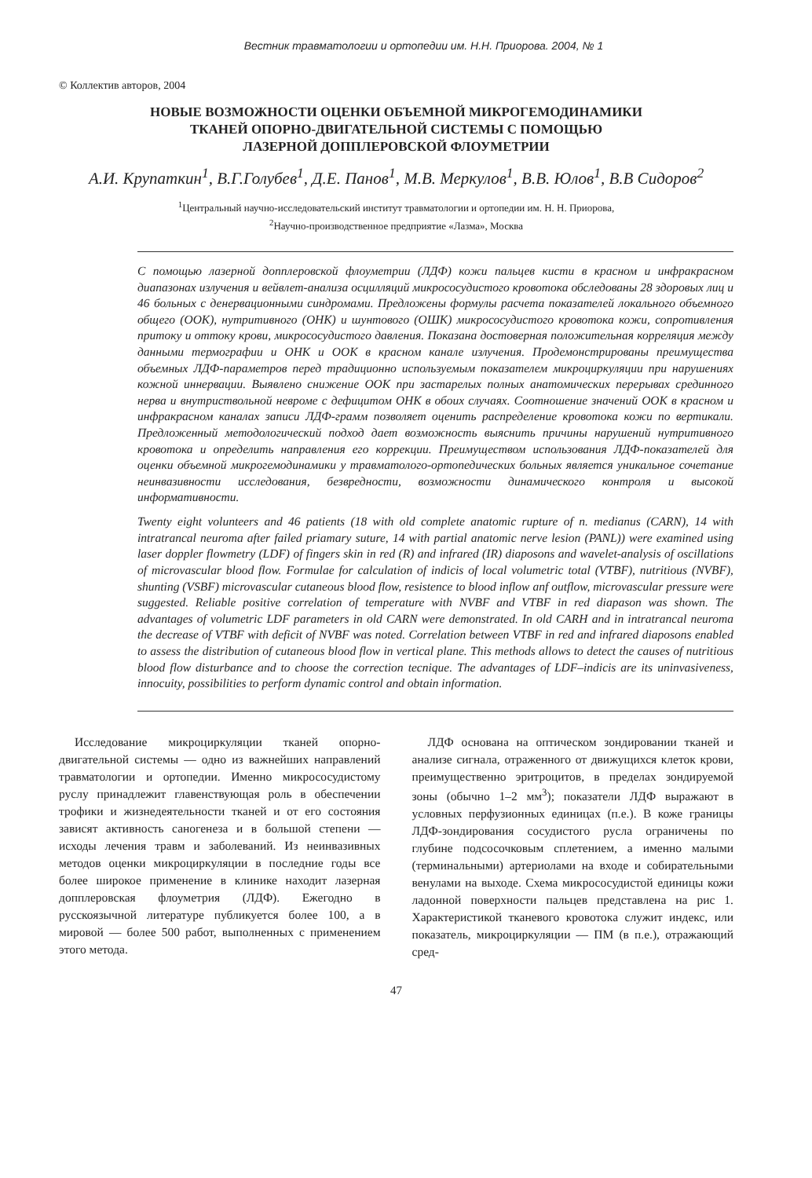Вестник травматологии и ортопедии им. Н.Н. Приорова. 2004, № 1
© Коллектив авторов, 2004
НОВЫЕ ВОЗМОЖНОСТИ ОЦЕНКИ ОБЪЕМНОЙ МИКРОГЕМОДИНАМИКИ
ТКАНЕЙ ОПОРНО-ДВИГАТЕЛЬНОЙ СИСТЕМЫ С ПОМОЩЬЮ
ЛАЗЕРНОЙ ДОППЛЕРОВСКОЙ ФЛОУМЕТРИИ
А.И. Крупаткин<sup>1</sup>, В.Г.Голубев<sup>1</sup>, Д.Е. Панов<sup>1</sup>, М.В. Меркулов<sup>1</sup>, В.В. Юлов<sup>1</sup>, В.В Сидоров<sup>2</sup>
<sup>1</sup> Центральный научно-исследовательский институт травматологии и ортопедии им. Н. Н. Приорова,
<sup>2</sup> Научно-производственное предприятие «Лазма», Москва
С помощью лазерной допплеровской флоуметрии (ЛДФ) кожи пальцев кисти в красном и инфракрасном диапазонах излучения и вейвлет-анализа осцилляций микрососудистого кровотока обследованы 28 здоровых лиц и 46 больных с денервационными синдромами. Предложены формулы расчета показателей локального объемного общего (ООК), нутритивного (ОНК) и шунтового (ОШК) микрососудистого кровотока кожи, сопротивления притоку и оттоку крови, микрососудистого давления. Показана достоверная положительная корреляция между данными термографии и ОНК и ООК в красном канале излучения. Продемонстрированы преимущества объемных ЛДФ-параметров перед традиционно используемым показателем микроциркуляции при нарушениях кожной иннервации. Выявлено снижение ООК при застарелых полных анатомических перерывах срединного нерва и внутриствольной невроме с дефицитом ОНК в обоих случаях. Соотношение значений ООК в красном и инфракрасном каналах записи ЛДФ-грамм позволяет оценить распределение кровотока кожи по вертикали. Предложенный методологический подход дает возможность выяснить причины нарушений нутритивного кровотока и определить направления его коррекции. Преимуществом использования ЛДФ-показателей для оценки объемной микрогемодинамики у травматолого-ортопедических больных является уникальное сочетание неинвазивности исследования, безвредности, возможности динамического контроля и высокой информативности.
Twenty eight volunteers and 46 patients (18 with old complete anatomic rupture of n. medianus (CARN), 14 with intratrancal neuroma after failed priamary suture, 14 with partial anatomic nerve lesion (PANL)) were examined using laser doppler flowmetry (LDF) of fingers skin in red (R) and infrared (IR) diaposons and wavelet-analysis of oscillations of microvascular blood flow. Formulae for calculation of indicis of local volumetric total (VTBF), nutritious (NVBF), shunting (VSBF) microvascular cutaneous blood flow, resistence to blood inflow anf outflow, microvascular pressure were suggested. Reliable positive correlation of temperature with NVBF and VTBF in red diapason was shown. The advantages of volumetric LDF parameters in old CARN were demonstrated. In old CARH and in intratrancal neuroma the decrease of VTBF with deficit of NVBF was noted. Correlation between VTBF in red and infrared diaposons enabled to assess the distribution of cutaneous blood flow in vertical plane. This methods allows to detect the causes of nutritious blood flow disturbance and to choose the correction tecnique. The advantages of LDF–indicis are its uninvasiveness, innocuity, possibilities to perform dynamic control and obtain information.
Исследование микроциркуляции тканей опорно-двигательной системы — одно из важнейших направлений травматологии и ортопедии. Именно микрососудистому руслу принадлежит главенствующая роль в обеспечении трофики и жизнедеятельности тканей и от его состояния зависят активность саногенеза и в большой степени — исходы лечения травм и заболеваний. Из неинвазивных методов оценки микроциркуляции в последние годы все более широкое применение в клинике находит лазерная допплеровская флоуметрия (ЛДФ). Ежегодно в русскоязычной литературе публикуется более 100, а в мировой — более 500 работ, выполненных с применением этого метода.
ЛДФ основана на оптическом зондировании тканей и анализе сигнала, отраженного от движущихся клеток крови, преимущественно эритроцитов, в пределах зондируемой зоны (обычно 1–2 мм<sup>3</sup>); показатели ЛДФ выражают в условных перфузионных единицах (п.е.). В коже границы ЛДФ-зондирования сосудистого русла ограничены по глубине подсосочковым сплетением, а именно малыми (терминальными) артериолами на входе и собирательными венулами на выходе. Схема микрососудистой единицы кожи ладонной поверхности пальцев представлена на рис 1. Характеристикой тканевого кровотока служит индекс, или показатель, микроциркуляции — ПМ (в п.е.), отражающий сред-
47